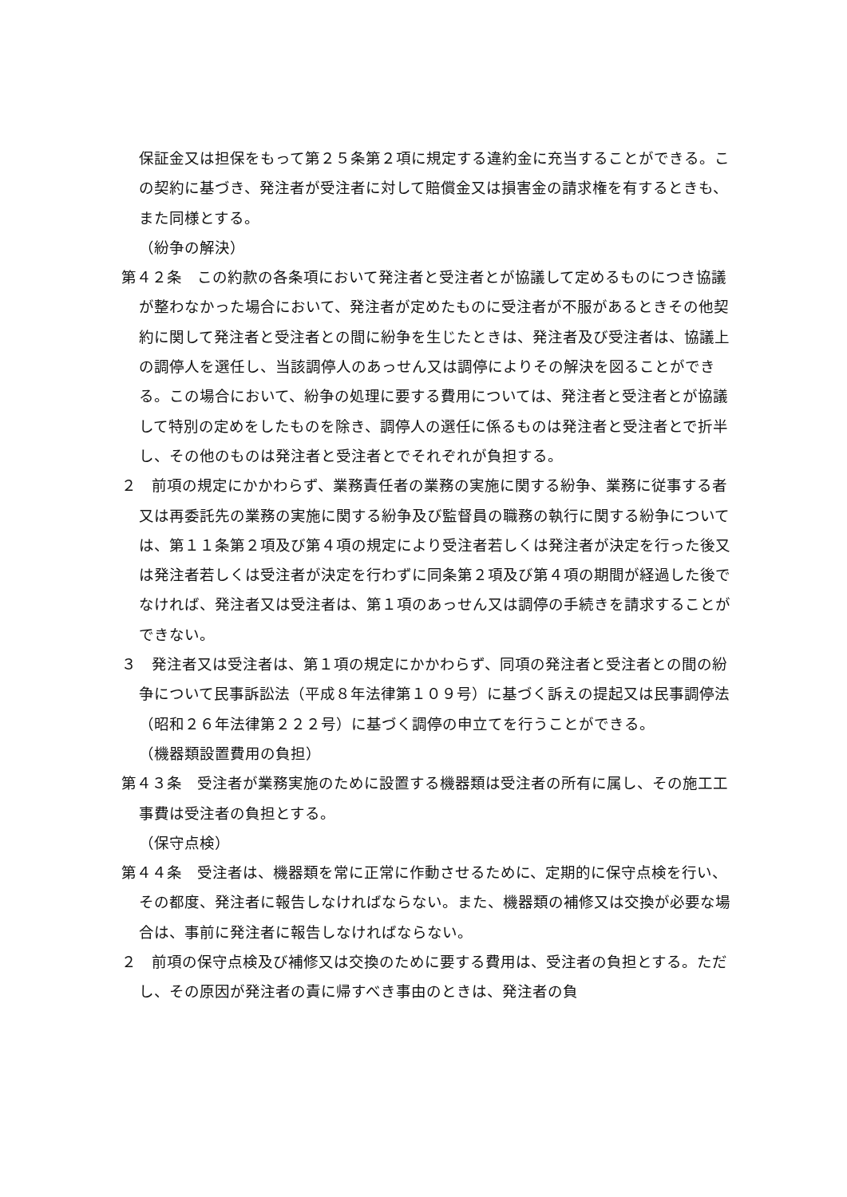保証金又は担保をもって第２５条第２項に規定する違約金に充当することができる。この契約に基づき、発注者が受注者に対して賠償金又は損害金の請求権を有するときも、また同様とする。
（紛争の解決）
第４２条　この約款の各条項において発注者と受注者とが協議して定めるものにつき協議が整わなかった場合において、発注者が定めたものに受注者が不服があるときその他契約に関して発注者と受注者との間に紛争を生じたときは、発注者及び受注者は、協議上の調停人を選任し、当該調停人のあっせん又は調停によりその解決を図ることができる。この場合において、紛争の処理に要する費用については、発注者と受注者とが協議して特別の定めをしたものを除き、調停人の選任に係るものは発注者と受注者とで折半し、その他のものは発注者と受注者とでそれぞれが負担する。
２　前項の規定にかかわらず、業務責任者の業務の実施に関する紛争、業務に従事する者又は再委託先の業務の実施に関する紛争及び監督員の職務の執行に関する紛争については、第１１条第２項及び第４項の規定により受注者若しくは発注者が決定を行った後又は発注者若しくは受注者が決定を行わずに同条第２項及び第４項の期間が経過した後でなければ、発注者又は受注者は、第１項のあっせん又は調停の手続きを請求することができない。
３　発注者又は受注者は、第１項の規定にかかわらず、同項の発注者と受注者との間の紛争について民事訴訟法（平成８年法律第１０９号）に基づく訴えの提起又は民事調停法（昭和２６年法律第２２２号）に基づく調停の申立てを行うことができる。
（機器類設置費用の負担）
第４３条　受注者が業務実施のために設置する機器類は受注者の所有に属し、その施工工事費は受注者の負担とする。
（保守点検）
第４４条　受注者は、機器類を常に正常に作動させるために、定期的に保守点検を行い、その都度、発注者に報告しなければならない。また、機器類の補修又は交換が必要な場合は、事前に発注者に報告しなければならない。
２　前項の保守点検及び補修又は交換のために要する費用は、受注者の負担とする。ただし、その原因が発注者の責に帰すべき事由のときは、発注者の負